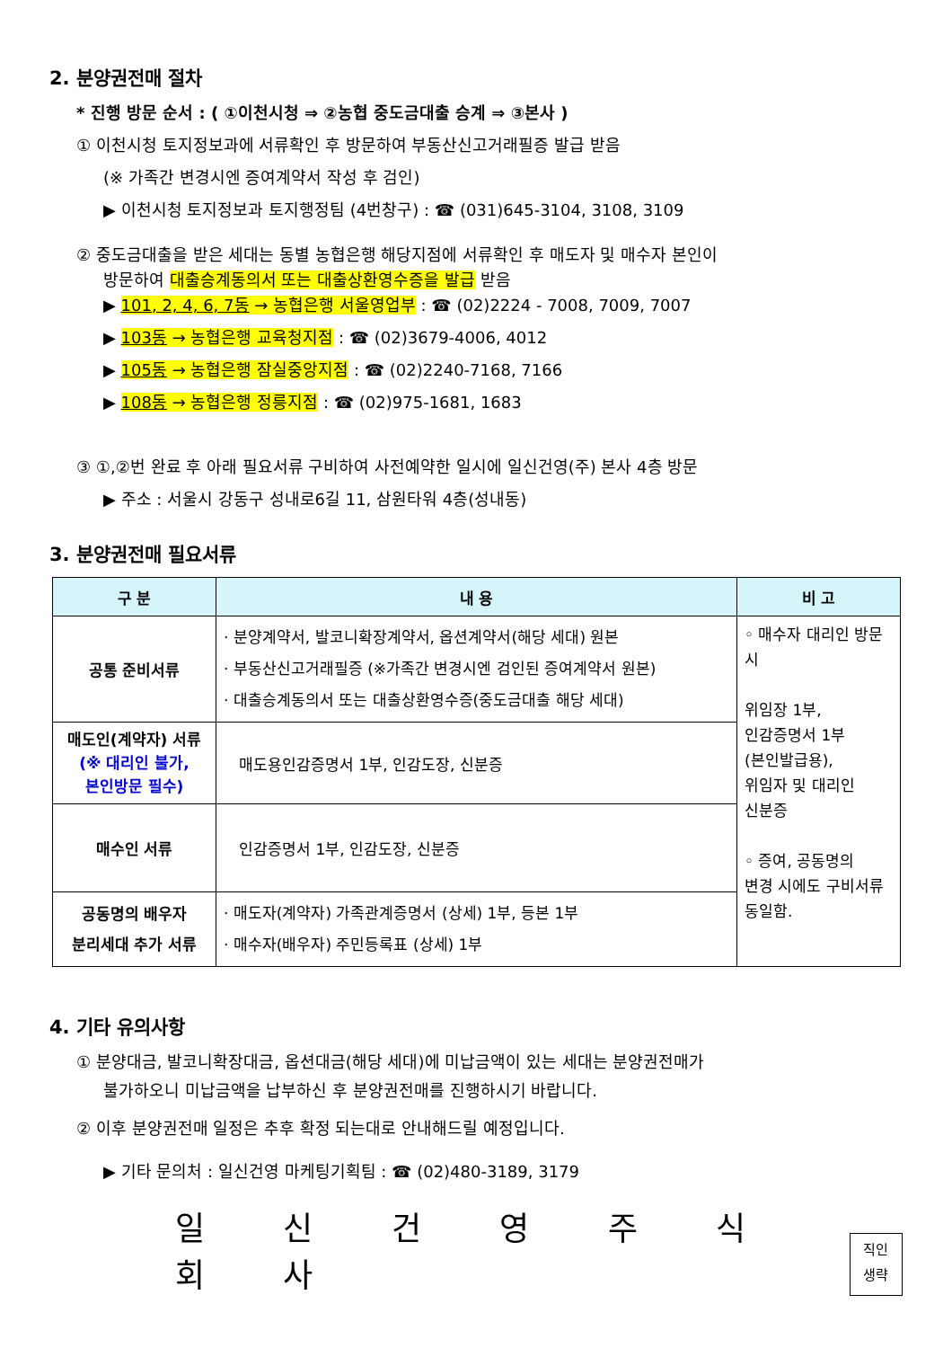2. 분양권전매 절차
* 진행 방문 순서 : ( ①이천시청 ⇒ ②농협 중도금대출 승계 ⇒ ③본사 )
① 이천시청 토지정보과에 서류확인 후 방문하여 부동산신고거래필증 발급 받음
(※ 가족간 변경시엔 증여계약서 작성 후 검인)
▶ 이천시청 토지정보과 토지행정팀 (4번창구) : ☎ (031)645-3104, 3108, 3109
② 중도금대출을 받은 세대는 동별 농협은행 해당지점에 서류확인 후 매도자 및 매수자 본인이
방문하여 대출승계동의서 또는 대출상환영수증을 발급 받음
▶ 101, 2, 4, 6, 7동 → 농협은행 서울영업부 : ☎ (02)2224 - 7008, 7009, 7007
▶ 103동 → 농협은행 교육청지점 : ☎ (02)3679-4006, 4012
▶ 105동 → 농협은행 잠실중앙지점 : ☎ (02)2240-7168, 7166
▶ 108동 → 농협은행 정릉지점 : ☎ (02)975-1681, 1683
③ ①,②번 완료 후 아래 필요서류 구비하여 사전예약한 일시에 일신건영(주) 본사 4층 방문
▶ 주소 : 서울시 강동구 성내로6길 11, 삼원타워 4층(성내동)
3. 분양권전매 필요서류
| 구 분 | 내 용 | 비 고 |
| --- | --- | --- |
| 공통 준비서류 | · 분양계약서, 발코니확장계약서, 옵션계약서(해당 세대) 원본 · 부동산신고거래필증 (※가족간 변경시엔 검인된 증여계약서 원본) · 대출승계동의서 또는 대출상환영수증(중도금대출 해당 세대) | ◦ 매수자 대리인 방문시 위임장 1부, 인감증명서 1부 (본인발급용), 위임자 및 대리인 신분증 ◦ 증여, 공동명의 변경 시에도 구비서류 동일함. |
| 매도인(계약자) 서류 (※ 대리인 불가, 본인방문 필수) | 매도용인감증명서 1부, 인감도장, 신분증 | |
| 매수인 서류 | 인감증명서 1부, 인감도장, 신분증 | |
| 공동명의 배우자 분리세대 추가 서류 | · 매도자(계약자) 가족관계증명서 (상세) 1부, 등본 1부 · 매수자(배우자) 주민등록표 (상세) 1부 | |
4. 기타 유의사항
① 분양대금, 발코니확장대금, 옵션대금(해당 세대)에 미납금액이 있는 세대는 분양권전매가
불가하오니 미납금액을 납부하신 후 분양권전매를 진행하시기 바랍니다.
② 이후 분양권전매 일정은 추후 확정 되는대로 안내해드릴 예정입니다.
▶ 기타 문의처 : 일신건영 마케팅기획팀 : ☎ (02)480-3189, 3179
일 신 건 영 주 식 회 사
직인
생략